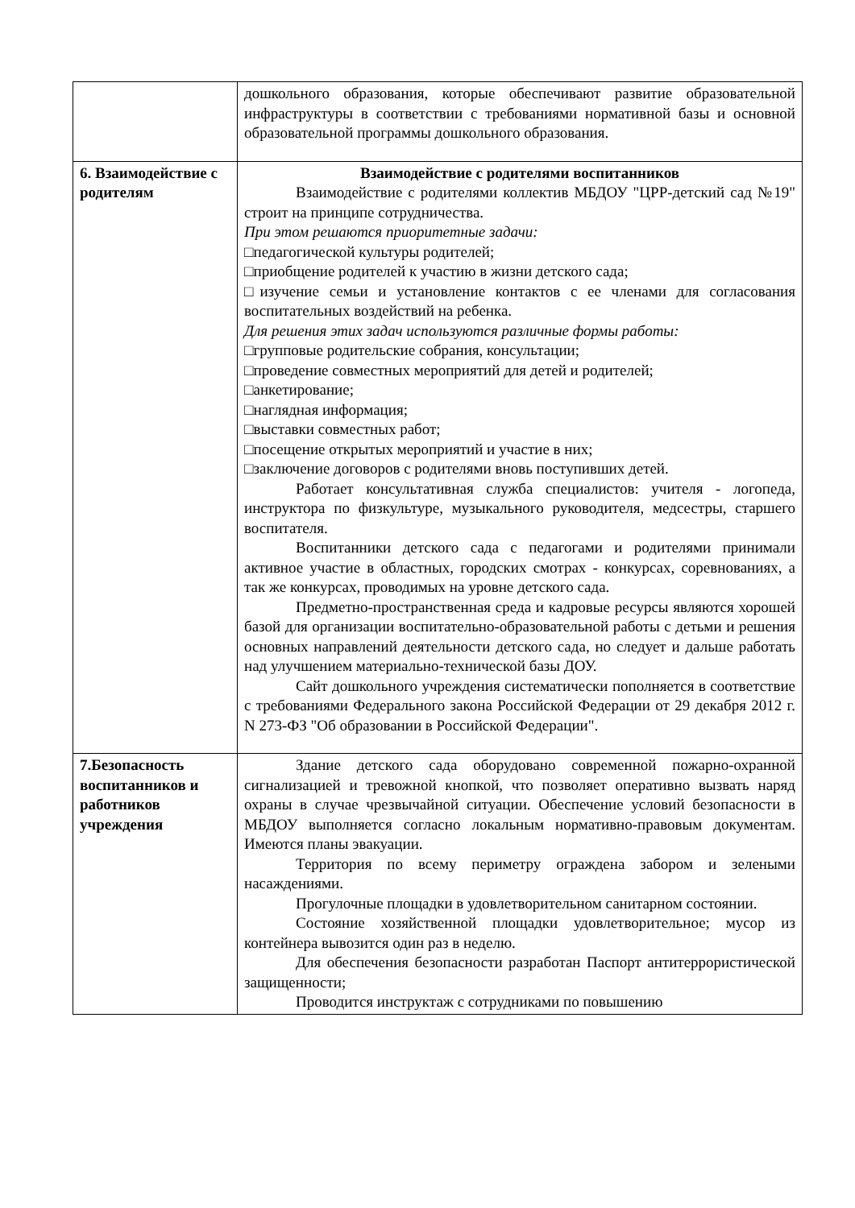| | дошкольного образования, которые обеспечивают развитие образовательной инфраструктуры в соответствии с требованиями нормативной базы и основной образовательной программы дошкольного образования. |
| 6. Взаимодействие с родителям | Взаимодействие с родителями воспитанников Взаимодействие с родителями коллектив МБДОУ "ЦРР-детский сад №19" строит на принципе сотрудничества. При этом решаются приоритетные задачи: □педагогической культуры родителей; □приобщение родителей к участию в жизни детского сада; □изучение семьи и установление контактов с ее членами для согласования воспитательных воздействий на ребенка. Для решения этих задач используются различные формы работы: □групповые родительские собрания, консультации; □проведение совместных мероприятий для детей и родителей; □анкетирование; □наглядная информация; □выставки совместных работ; □посещение открытых мероприятий и участие в них; □заключение договоров с родителями вновь поступивших детей. Работает консультативная служба специалистов: учителя - логопеда, инструктора по физкультуре, музыкального руководителя, медсестры, старшего воспитателя. Воспитанники детского сада с педагогами и родителями принимали активное участие в областных, городских смотрах - конкурсах, соревнованиях, а так же конкурсах, проводимых на уровне детского сада. Предметно-пространственная среда и кадровые ресурсы являются хорошей базой для организации воспитательно-образовательной работы с детьми и решения основных направлений деятельности детского сада, но следует и дальше работать над улучшением материально-технической базы ДОУ. Сайт дошкольного учреждения систематически пополняется в соответствие с требованиями Федерального закона Российской Федерации от 29 декабря 2012 г. N 273-ФЗ "Об образовании в Российской Федерации". |
| 7.Безопасность воспитанников и работников учреждения | Здание детского сада оборудовано современной пожарно-охранной сигнализацией и тревожной кнопкой, что позволяет оперативно вызвать наряд охраны в случае чрезвычайной ситуации. Обеспечение условий безопасности в МБДОУ выполняется согласно локальным нормативно-правовым документам. Имеются планы эвакуации. Территория по всему периметру ограждена забором и зелеными насаждениями. Прогулочные площадки в удовлетворительном санитарном состоянии. Состояние хозяйственной площадки удовлетворительное; мусор из контейнера вывозится один раз в неделю. Для обеспечения безопасности разработан Паспорт антитеррористической защищенности; Проводится инструктаж с сотрудниками по повышению |